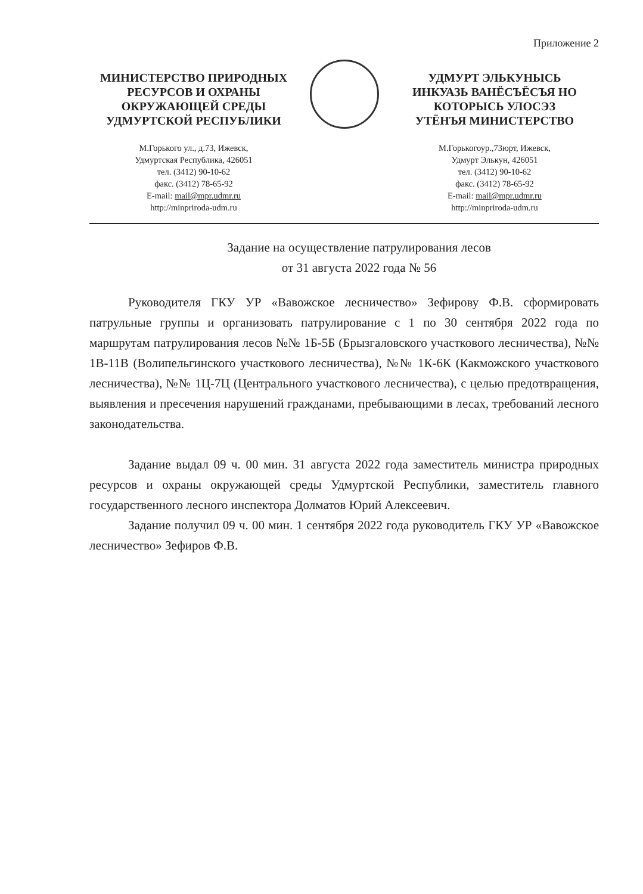Приложение 2
МИНИСТЕРСТВО ПРИРОДНЫХ
РЕСУРСОВ И ОХРАНЫ
ОКРУЖАЮЩЕЙ СРЕДЫ
УДМУРТСКОЙ РЕСПУБЛИКИ
М.Горького ул., д.73, Ижевск,
Удмуртская Республика, 426051
тел. (3412) 90-10-62
факс. (3412) 78-65-92
E-mail: mail@mpr.udmr.ru
http://minpriroda-udm.ru
УДМУРТ ЭЛЬКУНЫСЬ
ИНКУАЗЬ ВАНЁСЪЁСЪЯ НО
КОТОРЫСЬ УЛОСЭЗ
УТЁНЪЯ МИНИСТЕРСТВО
М.Горькогоур.,73юрт, Ижевск,
Удмурт Элькун, 426051
тел. (3412) 90-10-62
факс. (3412) 78-65-92
E-mail: mail@mpr.udmr.ru
http://minpriroda-udm.ru
Задание на осуществление патрулирования лесов
от 31 августа 2022 года № 56
Руководителя ГКУ УР «Вавожское лесничество» Зефирову Ф.В. сформировать патрульные группы и организовать патрулирование с 1 по 30 сентября 2022 года по маршрутам патрулирования лесов №№ 1Б-5Б (Брызгаловского участкового лесничества), №№ 1В-11В (Волипельгинского участкового лесничества), №№ 1К-6К (Какможского участкового лесничества), №№ 1Ц-7Ц (Центрального участкового лесничества), с целью предотвращения, выявления и пресечения нарушений гражданами, пребывающими в лесах, требований лесного законодательства.
Задание выдал 09 ч. 00 мин. 31 августа 2022 года заместитель министра природных ресурсов и охраны окружающей среды Удмуртской Республики, заместитель главного государственного лесного инспектора Долматов Юрий Алексеевич.
Задание получил 09 ч. 00 мин. 1 сентября 2022 года руководитель ГКУ УР «Вавожское лесничество» Зефиров Ф.В.